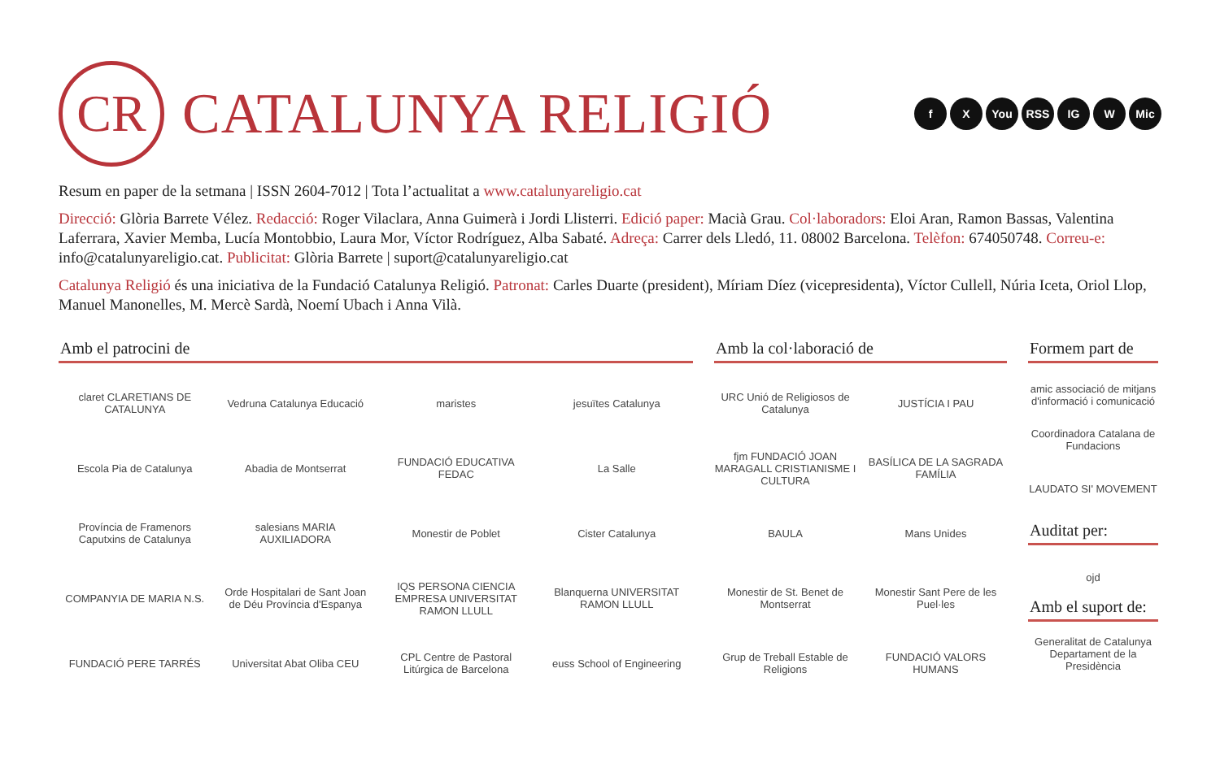CR
CATALUNYA RELIGIÓ
f X You RSS IG W Mic
Resum en paper de la setmana | ISSN 2604-7012 | Tota l’actualitat a www.catalunyareligio.cat
Direcció: Glòria Barrete Vélez. Redacció: Roger Vilaclara, Anna Guimerà i Jordi Llisterri. Edició paper: Macià Grau. Col·laboradors: Eloi Aran, Ramon Bassas, Valentina Laferrara, Xavier Memba, Lucía Montobbio, Laura Mor, Víctor Rodríguez, Alba Sabaté. Adreça: Carrer dels Lledó, 11. 08002 Barcelona. Telèfon: 674050748. Correu-e: info@catalunyareligio.cat. Publicitat: Glòria Barrete | suport@catalunyareligio.cat
Catalunya Religió és una iniciativa de la Fundació Catalunya Religió. Patronat: Carles Duarte (president), Míriam Díez (vicepresidenta), Víctor Cullell, Núria Iceta, Oriol Llop, Manuel Manonelles, M. Mercè Sardà, Noemí Ubach i Anna Vilà.
Amb el patrocini de
claret CLARETIANS DE CATALUNYA
Vedruna Catalunya Educació
maristes
jesuïtes Catalunya
Escola Pia de Catalunya
Abadia de Montserrat
FUNDACIÓ EDUCATIVA FEDAC
La Salle
Província de Framenors Caputxins de Catalunya
salesians MARIA AUXILIADORA
Monestir de Poblet
Cister Catalunya
COMPANYIA DE MARIA N.S.
Orde Hospitalari de Sant Joan de Déu Província d'Espanya
IQS PERSONA CIENCIA EMPRESA UNIVERSITAT RAMON LLULL
Blanquerna UNIVERSITAT RAMON LLULL
FUNDACIÓ PERE TARRÉS
Universitat Abat Oliba CEU
CPL Centre de Pastoral Litúrgica de Barcelona
euss School of Engineering
Amb la col·laboració de
URC Unió de Religiosos de Catalunya
JUSTÍCIA I PAU
fjm FUNDACIÓ JOAN MARAGALL CRISTIANISME I CULTURA
BASÍLICA DE LA SAGRADA FAMÍLIA
BAULA
Mans Unides
Monestir de St. Benet de Montserrat
Monestir Sant Pere de les Puel·les
Grup de Treball Estable de Religions
FUNDACIÓ VALORS HUMANS
Formem part de
amic associació de mitjans d'informació i comunicació
Coordinadora Catalana de Fundacions
LAUDATO SI' MOVEMENT
Auditat per:
ojd
Amb el suport de:
Generalitat de Catalunya Departament de la Presidència